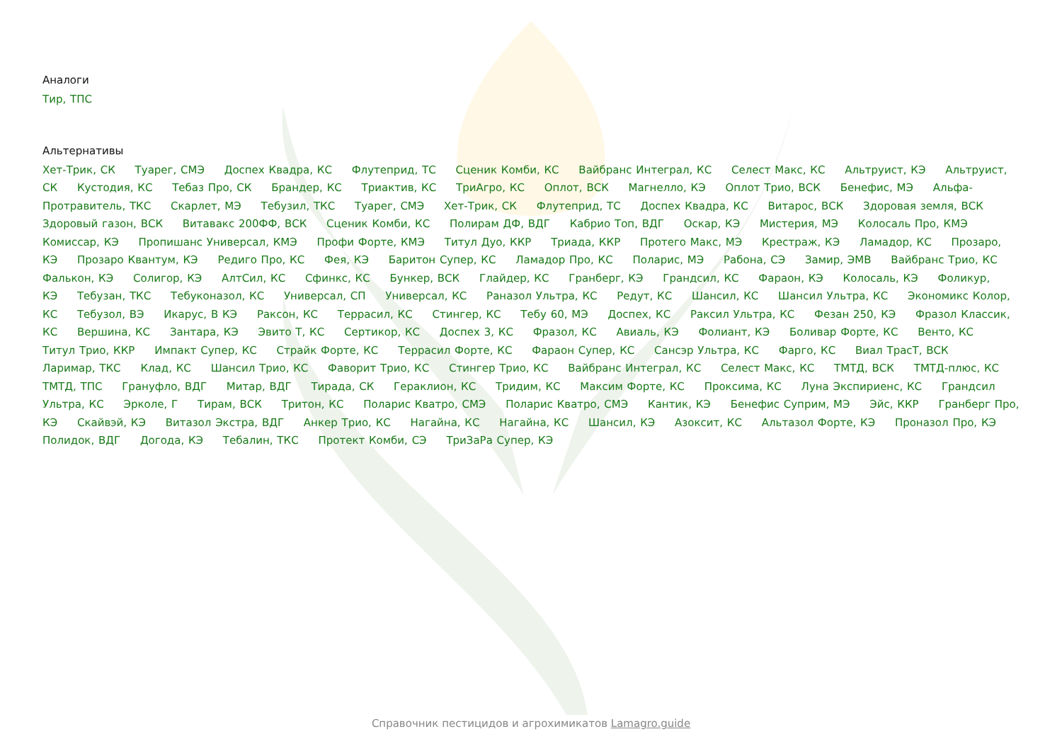Аналоги
Тир, ТПС
Альтернативы
Хет-Трик, СК Туарег, СМЭ Доспех Квадра, КС Флутеприд, ТС Сценик Комби, КС Вайбранс Интеграл, КС Селест Макс, КС Альтруист, КЭ Альтруист, СК Кустодия, КС Тебаз Про, СК Брандер, КС Триактив, КС ТриАгро, КС Оплот, ВСК Магнелло, КЭ Оплот Трио, ВСК Бенефис, МЭ Альфа-Протравитель, ТКС Скарлет, МЭ Тебузил, ТКС Туарег, СМЭ Хет-Трик, СК Флутеприд, ТС Доспех Квадра, КС Витарос, ВСК Здоровая земля, ВСК Здоровый газон, ВСК Витавакс 200ФФ, ВСК Сценик Комби, КС Полирам ДФ, ВДГ Кабрио Топ, ВДГ Оскар, КЭ Мистерия, МЭ Колосаль Про, КМЭ Комиссар, КЭ Пропишанс Универсал, КМЭ Профи Форте, КМЭ Титул Дуо, ККР Триада, ККР Протего Макс, МЭ Крестраж, КЭ Ламадор, КС Прозаро, КЭ Прозаро Квантум, КЭ Редиго Про, КС Фея, КЭ Баритон Супер, КС Ламадор Про, КС Поларис, МЭ Рабона, СЭ Замир, ЭМВ Вайбранс Трио, КС Фалькон, КЭ Солигор, КЭ АлтСил, КС Сфинкс, КС Бункер, ВСК Глайдер, КС Гранберг, КЭ Грандсил, КС Фараон, КЭ Колосаль, КЭ Фоликур, КЭ Тебузан, ТКС Тебуконазол, КС Универсал, СП Универсал, КС Раназол Ультра, КС Редут, КС Шансил, КС Шансил Ультра, КС Экономикс Колор, КС Тебузол, ВЭ Икарус, В КЭ Раксон, КС Террасил, КС Стингер, КС Тебу 60, МЭ Доспех, КС Раксил Ультра, КС Фезан 250, КЭ Фразол Классик, КС Вершина, КС Зантара, КЭ Эвито Т, КС Сертикор, КС Доспех 3, КС Фразол, КС Авиаль, КЭ Фолиант, КЭ Боливар Форте, КС Венто, КС Титул Трио, ККР Импакт Супер, КС Страйк Форте, КС Террасил Форте, КС Фараон Супер, КС Сансэр Ультра, КС Фарго, КС Виал ТрасТ, ВСК Ларимар, ТКС Клад, КС Шансил Трио, КС Фаворит Трио, КС Стингер Трио, КС Вайбранс Интеграл, КС Селест Макс, КС ТМТД, ВСК ТМТД-плюс, КС ТМТД, ТПС Грануфло, ВДГ Митар, ВДГ Тирада, СК Гераклион, КС Тридим, КС Максим Форте, КС Проксима, КС Луна Экспириенс, КС Грандсил Ультра, КС Эрколе, Г Тирам, ВСК Тритон, КС Поларис Кватро, СМЭ Поларис Кватро, СМЭ Кантик, КЭ Бенефис Суприм, МЭ Эйс, ККР Гранберг Про, КЭ Скайвэй, КЭ Витазол Экстра, ВДГ Анкер Трио, КС Нагайна, КС Нагайна, КС Шансил, КЭ Азоксит, КС Альтазол Форте, КЭ Проназол Про, КЭ Полидок, ВДГ Догода, КЭ Тебалин, ТКС Протект Комби, СЭ ТриЗаРа Супер, КЭ
Справочник пестицидов и агрохимикатов Lamagro.guide